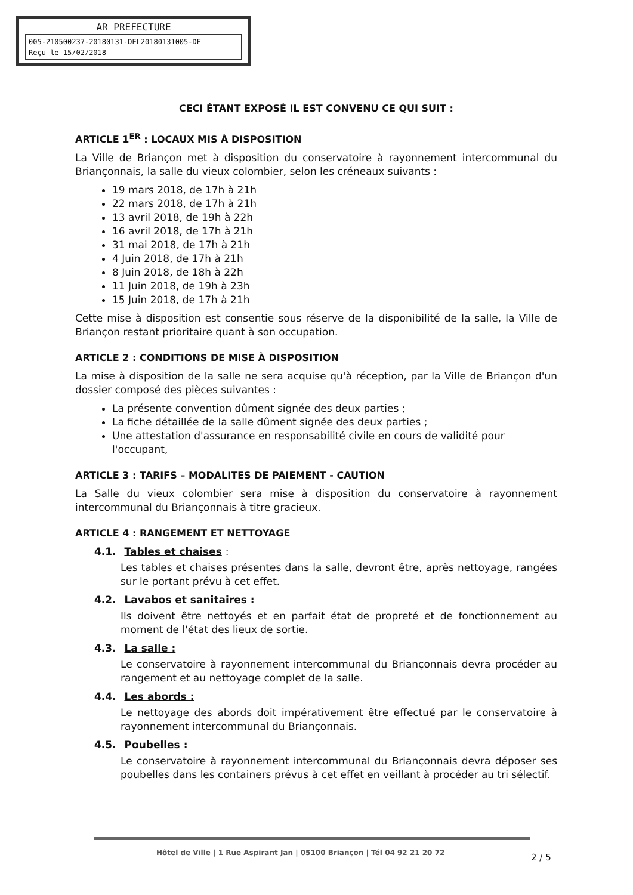AR PREFECTURE
005-210500237-20180131-DEL20180131005-DE
Reçu le 15/02/2018
CECI ÉTANT EXPOSÉ IL EST CONVENU CE QUI SUIT :
ARTICLE 1<sup>ER</sup> : LOCAUX MIS À DISPOSITION
La Ville de Briançon met à disposition du conservatoire à rayonnement intercommunal du Briançonnais, la salle du vieux colombier, selon les créneaux suivants :
19 mars 2018, de 17h à 21h
22 mars 2018, de 17h à 21h
13 avril 2018, de 19h à 22h
16 avril 2018, de 17h à 21h
31 mai 2018, de 17h à 21h
4 Juin 2018, de 17h à 21h
8 Juin 2018, de 18h à 22h
11 Juin 2018, de 19h à 23h
15 Juin 2018, de 17h à 21h
Cette mise à disposition est consentie sous réserve de la disponibilité de la salle, la Ville de Briançon restant prioritaire quant à son occupation.
ARTICLE 2 : CONDITIONS DE MISE À DISPOSITION
La mise à disposition de la salle ne sera acquise qu'à réception, par la Ville de Briançon d'un dossier composé des pièces suivantes :
La présente convention dûment signée des deux parties ;
La fiche détaillée de la salle dûment signée des deux parties ;
Une attestation d'assurance en responsabilité civile en cours de validité pour l'occupant,
ARTICLE 3 : TARIFS – MODALITES DE PAIEMENT - CAUTION
La Salle du vieux colombier sera mise à disposition du conservatoire à rayonnement intercommunal du Briançonnais à titre gracieux.
ARTICLE 4 : RANGEMENT ET NETTOYAGE
4.1. Tables et chaises :
Les tables et chaises présentes dans la salle, devront être, après nettoyage, rangées sur le portant prévu à cet effet.
4.2. Lavabos et sanitaires :
Ils doivent être nettoyés et en parfait état de propreté et de fonctionnement au moment de l'état des lieux de sortie.
4.3. La salle :
Le conservatoire à rayonnement intercommunal du Briançonnais devra procéder au rangement et au nettoyage complet de la salle.
4.4. Les abords :
Le nettoyage des abords doit impérativement être effectué par le conservatoire à rayonnement intercommunal du Briançonnais.
4.5. Poubelles :
Le conservatoire à rayonnement intercommunal du Briançonnais devra déposer ses poubelles dans les containers prévus à cet effet en veillant à procéder au tri sélectif.
Hôtel de Ville | 1 Rue Aspirant Jan | 05100 Briançon | Tél 04 92 21 20 72
2 / 5